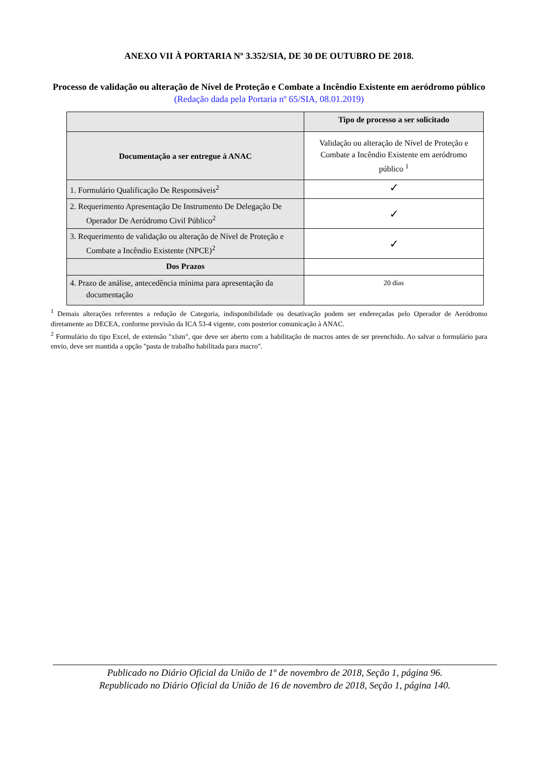ANEXO VII À PORTARIA Nº 3.352/SIA, DE 30 DE OUTUBRO DE 2018.
Processo de validação ou alteração de Nível de Proteção e Combate a Incêndio Existente em aeródromo público
(Redação dada pela Portaria nº 65/SIA, 08.01.2019)
| | Tipo de processo a ser solicitado |
| --- | --- |
| Documentação a ser entregue à ANAC | Validação ou alteração de Nível de Proteção e Combate a Incêndio Existente em aeródromo público <sup>1</sup> |
| 1. Formulário Qualificação De Responsáveis<sup>2</sup> | ✓ |
| 2. Requerimento Apresentação De Instrumento De Delegação De Operador De Aeródromo Civil Público<sup>2</sup> | ✓ |
| 3. Requerimento de validação ou alteração de Nível de Proteção e Combate a Incêndio Existente (NPCE)<sup>2</sup> | ✓ |
| Dos Prazos | |
| 4. Prazo de análise, antecedência mínima para apresentação da documentação | 20 dias |
<sup>1</sup> Demais alterações referentes a redução de Categoria, indisponibilidade ou desativação podem ser endereçadas pelo Operador de Aeródromo diretamente ao DECEA, conforme previsão da ICA 53-4 vigente, com posterior comunicação à ANAC.
<sup>2</sup> Formulário do tipo Excel, de extensão "xlsm", que deve ser aberto com a habilitação de macros antes de ser preenchido. Ao salvar o formulário para envio, deve ser mantida a opção "pasta de trabalho habilitada para macro".
Publicado no Diário Oficial da União de 1º de novembro de 2018, Seção 1, página 96.
Republicado no Diário Oficial da União de 16 de novembro de 2018, Seção 1, página 140.